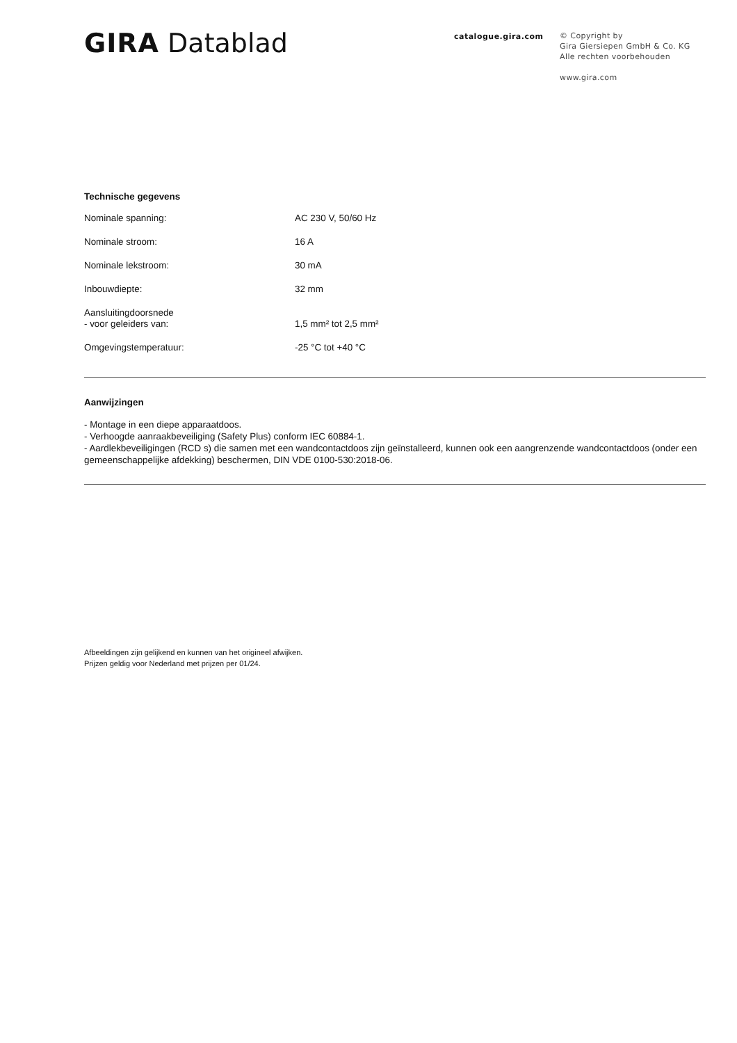GIRA Datablad
catalogue.gira.com
© Copyright by
Gira Giersiepen GmbH & Co. KG
Alle rechten voorbehouden
www.gira.com
Technische gegevens
| Nominale spanning: | AC 230 V, 50/60 Hz |
| Nominale stroom: | 16 A |
| Nominale lekstroom: | 30 mA |
| Inbouwdiepte: | 32 mm |
| Aansluitingdoorsnede - voor geleiders van: | 1,5 mm² tot 2,5 mm² |
| Omgevingstemperatuur: | -25 °C tot +40 °C |
Aanwijzingen
- Montage in een diepe apparaatdoos.
- Verhoogde aanraakbeveiliging (Safety Plus) conform IEC 60884-1.
- Aardlekbeveiligingen (RCD s) die samen met een wandcontactdoos zijn geïnstalleerd, kunnen ook een aangrenzende wandcontactdoos (onder een gemeenschappelijke afdekking) beschermen, DIN VDE 0100-530:2018-06.
Afbeeldingen zijn gelijkend en kunnen van het origineel afwijken.
Prijzen geldig voor Nederland met prijzen per 01/24.